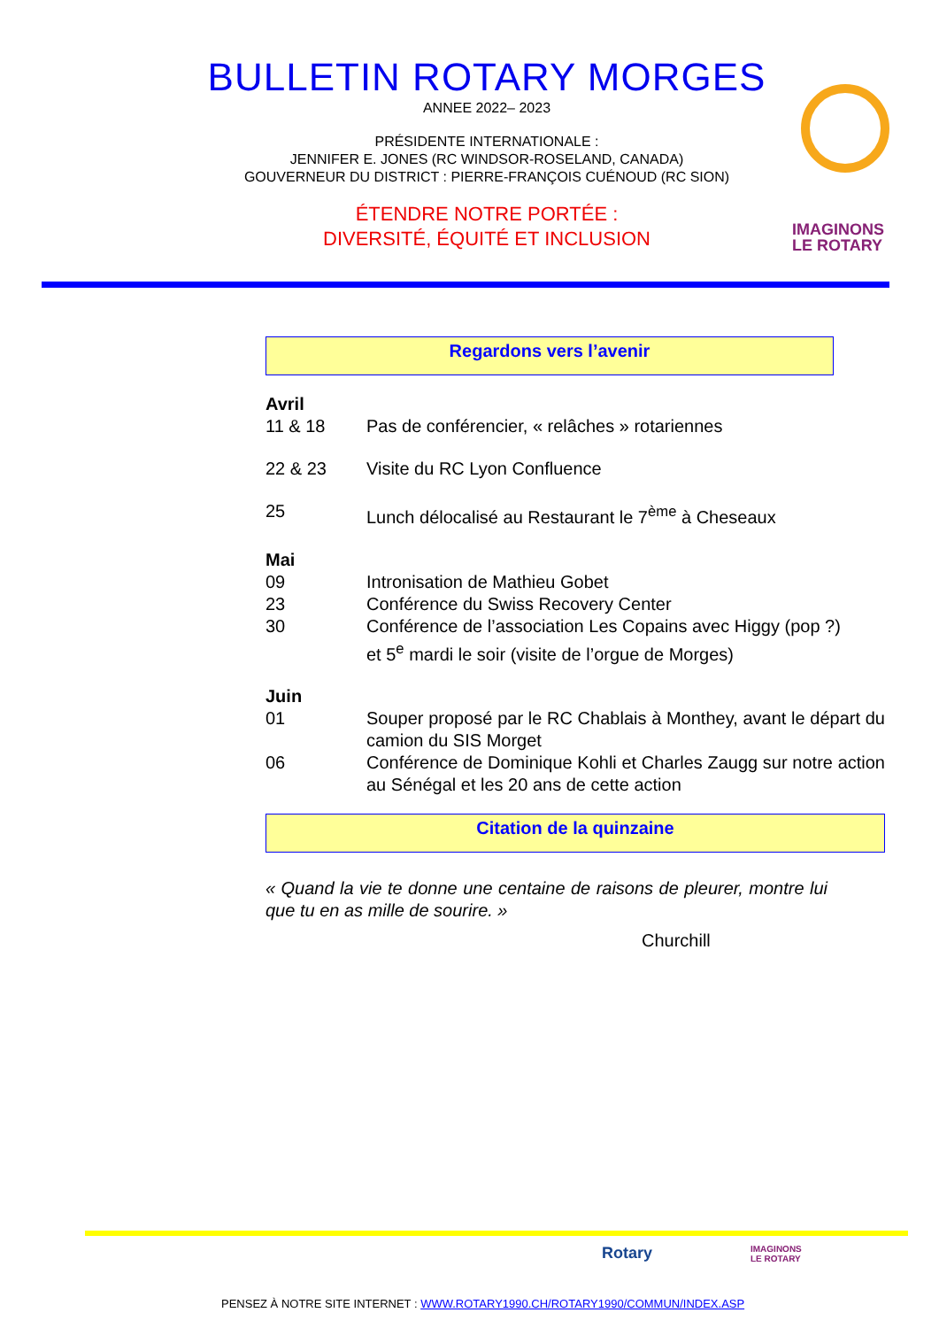BULLETIN ROTARY MORGES
ANNEE 2022– 2023
PRÉSIDENTE INTERNATIONALE :
JENNIFER E. JONES (RC WINDSOR-ROSELAND, CANADA)
GOUVERNEUR DU DISTRICT : PIERRE-FRANÇOIS CUÉNOUD (RC SION)
ÉTENDRE NOTRE PORTÉE :
DIVERSITÉ, ÉQUITÉ ET INCLUSION
IMAGINONS
LE ROTARY
Regardons vers l’avenir
Avril
11 & 18 Pas de conférencier, « relâches » rotariennes
22 & 23 Visite du RC Lyon Confluence
25 Lunch délocalisé au Restaurant le 7<sup>ème</sup> à Cheseaux
Mai
09 Intronisation de Mathieu Gobet
23 Conférence du Swiss Recovery Center
30 Conférence de l’association Les Copains avec Higgy (pop ?)
et 5<sup>e</sup> mardi le soir (visite de l’orgue de Morges)
Juin
01 Souper proposé par le RC Chablais à Monthey, avant le départ du camion du SIS Morget
06 Conférence de Dominique Kohli et Charles Zaugg sur notre action au Sénégal et les 20 ans de cette action
Citation de la quinzaine
« Quand la vie te donne une centaine de raisons de pleurer, montre lui que tu en as mille de sourire. »
Churchill
Rotary
IMAGINONS
LE ROTARY
PENSEZ À NOTRE SITE INTERNET : WWW.ROTARY1990.CH/ROTARY1990/COMMUN/INDEX.ASP